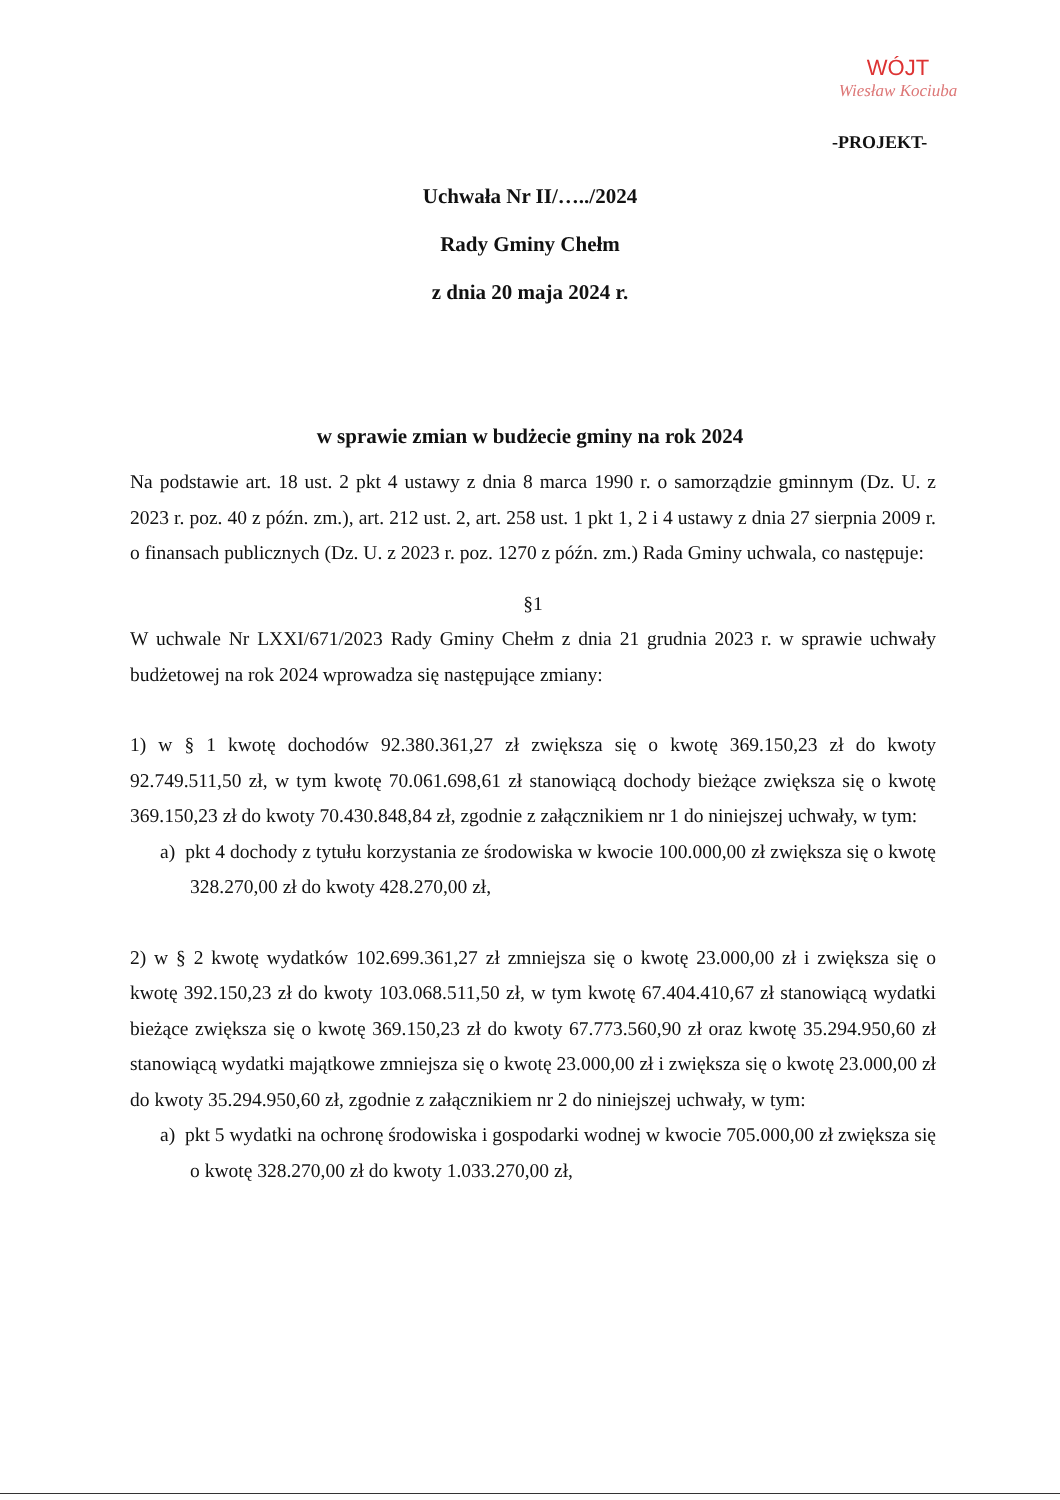WÓJT
Wiesław Kociuba
-PROJEKT-
Uchwała Nr II/…../2024
Rady Gminy Chełm
z dnia 20 maja 2024 r.
w sprawie zmian w budżecie gminy na rok 2024
Na podstawie art. 18 ust. 2 pkt 4 ustawy z dnia 8 marca 1990 r. o samorządzie gminnym (Dz. U. z 2023 r. poz. 40 z późn. zm.), art. 212 ust. 2, art. 258 ust. 1 pkt 1, 2 i 4 ustawy z dnia 27 sierpnia 2009 r. o finansach publicznych (Dz. U. z 2023 r. poz. 1270 z późn. zm.) Rada Gminy uchwala, co następuje:
§1
W uchwale Nr LXXI/671/2023 Rady Gminy Chełm z dnia 21 grudnia 2023 r. w sprawie uchwały budżetowej na rok 2024 wprowadza się następujące zmiany:
1) w § 1 kwotę dochodów 92.380.361,27 zł zwiększa się o kwotę 369.150,23 zł do kwoty 92.749.511,50 zł, w tym kwotę 70.061.698,61 zł stanowiącą dochody bieżące zwiększa się o kwotę 369.150,23 zł do kwoty 70.430.848,84 zł, zgodnie z załącznikiem nr 1 do niniejszej uchwały, w tym:
a) pkt 4 dochody z tytułu korzystania ze środowiska w kwocie 100.000,00 zł zwiększa się o kwotę 328.270,00 zł do kwoty 428.270,00 zł,
2) w § 2 kwotę wydatków 102.699.361,27 zł zmniejsza się o kwotę 23.000,00 zł i zwiększa się o kwotę 392.150,23 zł do kwoty 103.068.511,50 zł, w tym kwotę 67.404.410,67 zł stanowiącą wydatki bieżące zwiększa się o kwotę 369.150,23 zł do kwoty 67.773.560,90 zł oraz kwotę 35.294.950,60 zł stanowiącą wydatki majątkowe zmniejsza się o kwotę 23.000,00 zł i zwiększa się o kwotę 23.000,00 zł do kwoty 35.294.950,60 zł, zgodnie z załącznikiem nr 2 do niniejszej uchwały, w tym:
a) pkt 5 wydatki na ochronę środowiska i gospodarki wodnej w kwocie 705.000,00 zł zwiększa się o kwotę 328.270,00 zł do kwoty 1.033.270,00 zł,